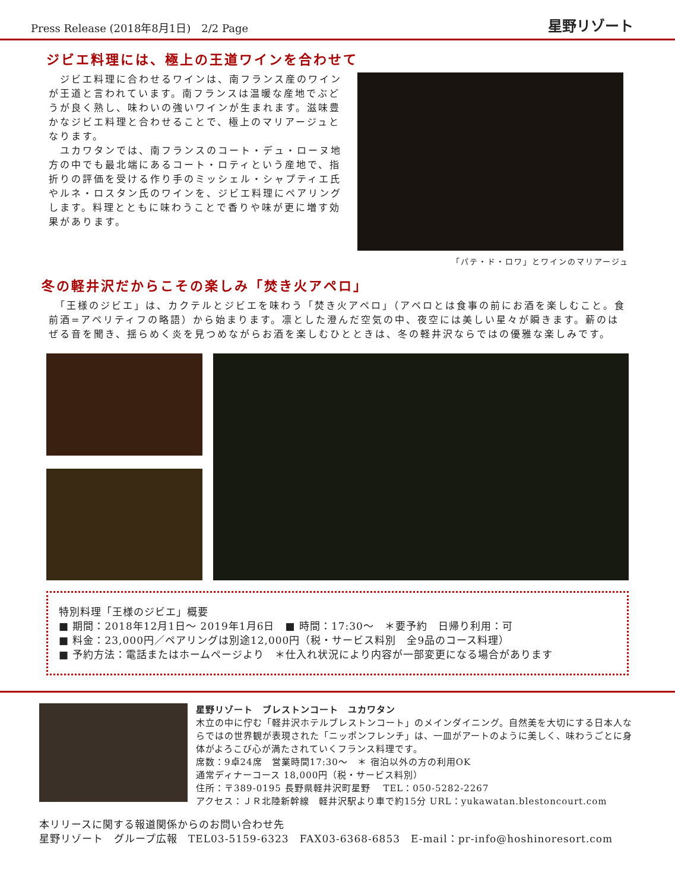Press Release (2018年8月1日)　2/2 Page 星野リゾート
ジビエ料理には、極上の王道ワインを合わせて
　ジビエ料理に合わせるワインは、南フランス産のワインが王道と言われています。南フランスは温暖な産地でぶどうが良く熟し、味わいの強いワインが生まれます。滋味豊かなジビエ料理と合わせることで、極上のマリアージュとなります。
　ユカワタンでは、南フランスのコート・デュ・ローヌ地方の中でも最北端にあるコート・ロティという産地で、指折りの評価を受ける作り手のミッシェル・シャプティエ氏やルネ・ロスタン氏のワインを、ジビエ料理にペアリングします。料理とともに味わうことで香りや味が更に増す効果があります。
「パテ・ド・ロワ」とワインのマリアージュ
冬の軽井沢だからこその楽しみ「焚き火アペロ」
　「王様のジビエ」は、カクテルとジビエを味わう「焚き火アペロ」（アペロとは食事の前にお酒を楽しむこと。食前酒=アペリティフの略語）から始まります。凛とした澄んだ空気の中、夜空には美しい星々が瞬きます。薪のはぜる音を聞き、揺らめく炎を見つめながらお酒を楽しむひとときは、冬の軽井沢ならではの優雅な楽しみです。
特別料理「王様のジビエ」概要
■ 期間：2018年12月1日～ 2019年1月6日　■ 時間：17:30～　＊要予約　日帰り利用：可
■ 料金：23,000円／ペアリングは別途12,000円（税・サービス料別　全9品のコース料理）
■ 予約方法：電話またはホームページより　＊仕入れ状況により内容が一部変更になる場合があります
星野リゾート　ブレストンコート　ユカワタン
木立の中に佇む「軽井沢ホテルブレストンコート」のメインダイニング。自然美を大切にする日本人ならではの世界観が表現された「ニッポンフレンチ」は、一皿がアートのように美しく、味わうごとに身体がよろこび心が満たされていくフランス料理です。
席数：9卓24席　営業時間17:30～　＊ 宿泊以外の方の利用OK
通常ディナーコース 18,000円（税・サービス料別）
住所：〒389-0195 長野県軽井沢町星野　 TEL：050-5282-2267
アクセス：ＪＲ北陸新幹線　軽井沢駅より車で約15分 URL：yukawatan.blestoncourt.com
本リリースに関する報道関係からのお問い合わせ先
星野リゾート　グループ広報　TEL03-5159-6323　FAX03-6368-6853　E-mail：pr-info@hoshinoresort.com